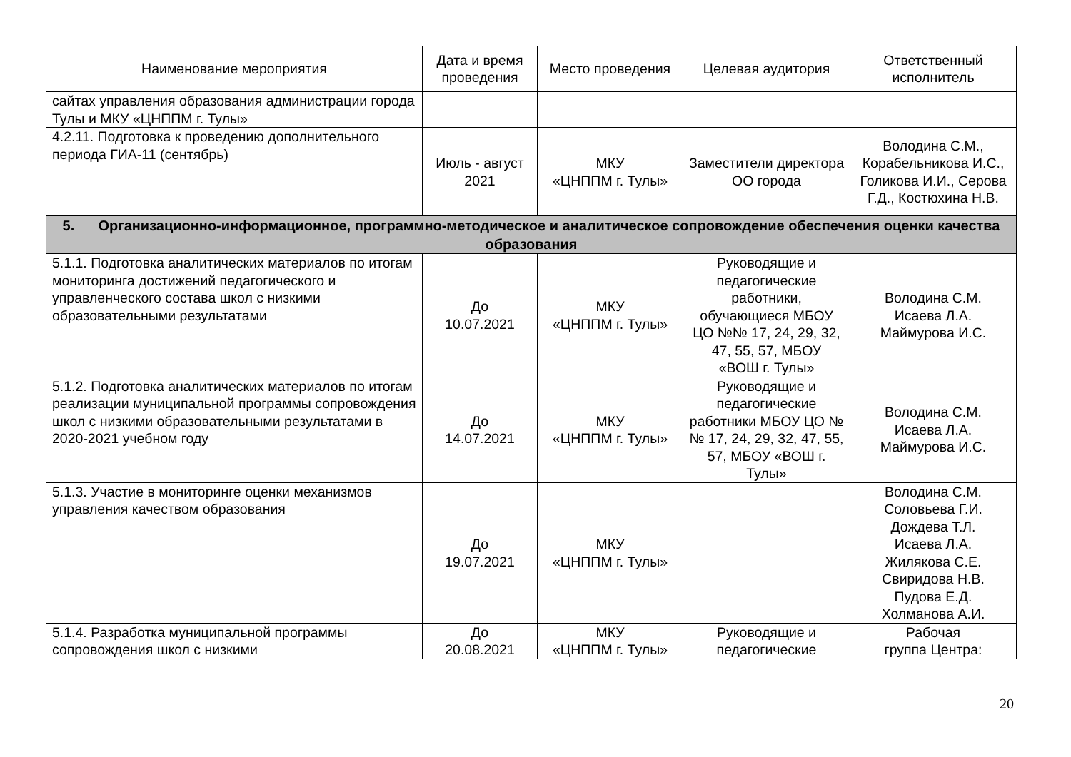| Наименование мероприятия | Дата и время проведения | Место проведения | Целевая аудитория | Ответственный исполнитель |
| --- | --- | --- | --- | --- |
| сайтах управления образования администрации города Тулы и МКУ «ЦНППМ г. Тулы» | | | | |
| 4.2.11. Подготовка к проведению дополнительного периода ГИА-11 (сентябрь) | Июль - август 2021 | МКУ «ЦНППМ г. Тулы» | Заместители директора ОО города | Володина С.М., Корабельникова И.С., Голикова И.И., Серова Г.Д., Костюхина Н.В. |
| 5. Организационно-информационное, программно-методическое и аналитическое сопровождение обеспечения оценки качества образования | | | | |
| 5.1.1. Подготовка аналитических материалов по итогам мониторинга достижений педагогического и управленческого состава школ с низкими образовательными результатами | До 10.07.2021 | МКУ «ЦНППМ г. Тулы» | Руководящие и педагогические работники, обучающиеся МБОУ ЦО №№ 17, 24, 29, 32, 47, 55, 57, МБОУ «ВОШ г. Тулы» | Володина С.М. Исаева Л.А. Маймурова И.С. |
| 5.1.2. Подготовка аналитических материалов по итогам реализации муниципальной программы сопровождения школ с низкими образовательными результатами в 2020-2021 учебном году | До 14.07.2021 | МКУ «ЦНППМ г. Тулы» | Руководящие и педагогические работники МБОУ ЦО №№ 17, 24, 29, 32, 47, 55, 57, МБОУ «ВОШ г. Тулы» | Володина С.М. Исаева Л.А. Маймурова И.С. |
| 5.1.3. Участие в мониторинге оценки механизмов управления качеством образования | До 19.07.2021 | МКУ «ЦНППМ г. Тулы» | | Володина С.М. Соловьева Г.И. Дождева Т.Л. Исаева Л.А. Жилякова С.Е. Свиридова Н.В. Пудова Е.Д. Холманова А.И. |
| 5.1.4. Разработка муниципальной программы сопровождения школ с низкими | До 20.08.2021 | МКУ «ЦНППМ г. Тулы» | Руководящие и педагогические | Рабочая группа Центра: |
20